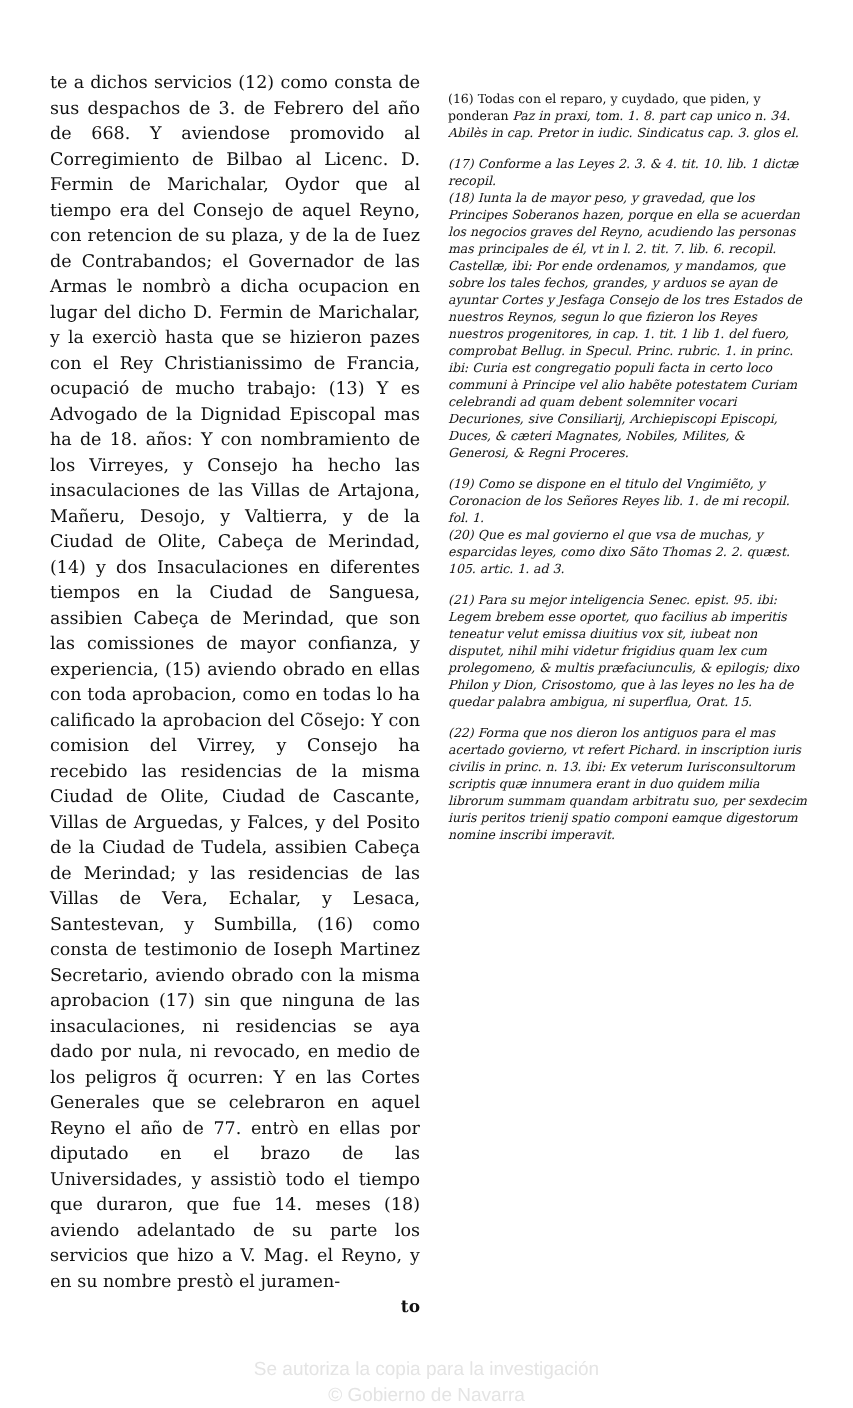te a dichos servicios (12) como consta de sus despachos de 3. de Febrero del año de 668. Y aviendose promovido al Corregimiento de Bilbao al Licenc. D. Fermin de Marichalar, Oydor que al tiempo era del Consejo de aquel Reyno, con retencion de su plaza, y de la de Iuez de Contrabandos; el Governador de las Armas le nombrò a dicha ocupacion en lugar del dicho D. Fermin de Marichalar, y la exerciò hasta que se hizieron pazes con el Rey Christianissimo de Francia, ocupació de mucho trabajo: (13) Y es Advogado de la Dignidad Episcopal mas ha de 18. años: Y con nombramiento de los Virreyes, y Consejo ha hecho las insaculaciones de las Villas de Artajona, Mañeru, Desojo, y Valtierra, y de la Ciudad de Olite, Cabeça de Merindad, (14) y dos Insaculaciones en diferentes tiempos en la Ciudad de Sanguesa, assibien Cabeça de Merindad, que son las comissiones de mayor confianza, y experiencia, (15) aviendo obrado en ellas con toda aprobacion, como en todas lo ha calificado la aprobacion del Cõsejo: Y con comision del Virrey, y Consejo ha recebido las residencias de la misma Ciudad de Olite, Ciudad de Cascante, Villas de Arguedas, y Falces, y del Posito de la Ciudad de Tudela, assibien Cabeça de Merindad; y las residencias de las Villas de Vera, Echalar, y Lesaca, Santestevan, y Sumbilla, (16) como consta de testimonio de Ioseph Martinez Secretario, aviendo obrado con la misma aprobacion (17) sin que ninguna de las insaculaciones, ni residencias se aya dado por nula, ni revocado, en medio de los peligros q̃ ocurren: Y en las Cortes Generales que se celebraron en aquel Reyno el año de 77. entrò en ellas por diputado en el brazo de las Universidades, y assistiò todo el tiempo que duraron, que fue 14. meses (18) aviendo adelantado de su parte los servicios que hizo a V. Mag. el Reyno, y en su nombre prestò el juramen-
to
(16) Todas con el reparo, y cuydado, que piden, y ponderan Paz in praxi, tom. 1. 8. part cap unico n. 34. Abilès in cap. Pretor in iudic. Sindicatus cap. 3. glos el.
(17) Conforme a las Leyes 2. 3. & 4. tit. 10. lib. 1 dictæ recopil.
(18) Iunta la de mayor peso, y gravedad, que los Principes Soberanos hazen, porque en ella se acuerdan los negocios graves del Reyno, acudiendo las personas mas principales de él, vt in l. 2. tit. 7. lib. 6. recopil. Castellæ, ibi: Por ende ordenamos, y mandamos, que sobre los tales fechos, grandes, y arduos se ayan de ayuntar Cortes y Jesfaga Consejo de los tres Estados de nuestros Reynos, segun lo que fizieron los Reyes nuestros progenitores, in cap. 1. tit. 1 lib 1. del fuero, comprobat Bellug. in Specul. Princ. rubric. 1. in princ. ibi: Curia est congregatio populi facta in certo loco communi à Principe vel alio habẽte potestatem Curiam celebrandi ad quam debent solemniter vocari Decuriones, sive Consiliarij, Archiepiscopi Episcopi, Duces, & cæteri Magnates, Nobiles, Milites, & Generosi, & Regni Proceres.
(19) Como se dispone en el titulo del Vngimiẽto, y Coronacion de los Señores Reyes lib. 1. de mi recopil. fol. 1.
(20) Que es mal govierno el que vsa de muchas, y esparcidas leyes, como dixo Sãto Thomas 2. 2. quæst. 105. artic. 1. ad 3.
(21) Para su mejor inteligencia Senec. epist. 95. ibi: Legem brebem esse oportet, quo facilius ab imperitis teneatur velut emissa diuitius vox sit, iubeat non disputet, nihil mihi videtur frigidius quam lex cum prolegomeno, & multis præfaciunculis, & epilogis; dixo Philon y Dion, Crisostomo, que à las leyes no les ha de quedar palabra ambigua, ni superflua, Orat. 15.
(22) Forma que nos dieron los antiguos para el mas acertado govierno, vt refert Pichard. in inscription iuris civilis in princ. n. 13. ibi: Ex veterum Iurisconsultorum scriptis quæ innumera erant in duo quidem milia librorum summam quandam arbitratu suo, per sexdecim iuris peritos trienij spatio componi eamque digestorum nomine inscribi imperavit.
Se autoriza la copia para la investigación
© Gobierno de Navarra